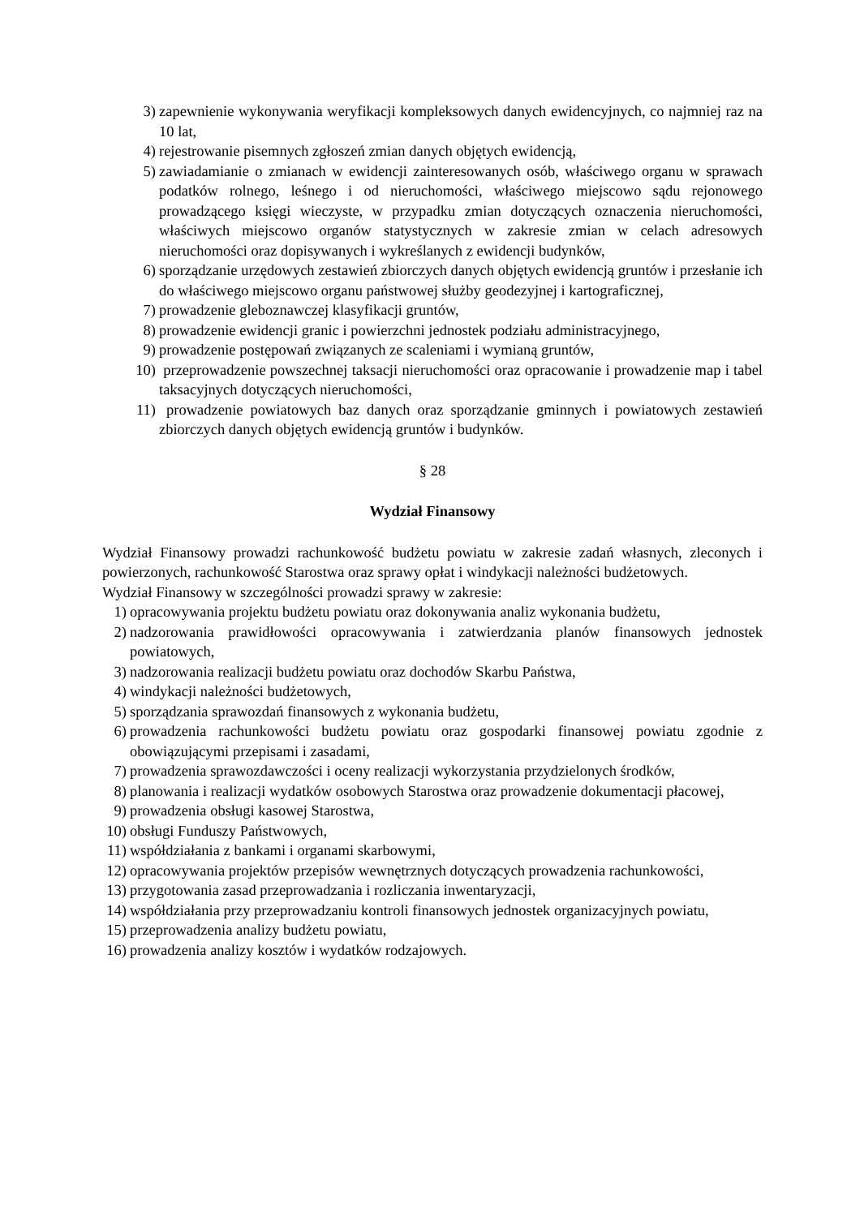3) zapewnienie wykonywania weryfikacji kompleksowych danych ewidencyjnych, co najmniej raz na 10 lat,
4) rejestrowanie pisemnych zgłoszeń zmian danych objętych ewidencją,
5) zawiadamianie o zmianach w ewidencji zainteresowanych osób, właściwego organu w sprawach podatków rolnego, leśnego i od nieruchomości, właściwego miejscowo sądu rejonowego prowadzącego księgi wieczyste, w przypadku zmian dotyczących oznaczenia nieruchomości, właściwych miejscowo organów statystycznych w zakresie zmian w celach adresowych nieruchomości oraz dopisywanych i wykreślanych z ewidencji budynków,
6) sporządzanie urzędowych zestawień zbiorczych danych objętych ewidencją gruntów i przesłanie ich do właściwego miejscowo organu państwowej służby geodezyjnej i kartograficznej,
7) prowadzenie gleboznawczej klasyfikacji gruntów,
8) prowadzenie ewidencji granic i powierzchni jednostek podziału administracyjnego,
9) prowadzenie postępowań związanych ze scaleniami i wymianą gruntów,
10) przeprowadzenie powszechnej taksacji nieruchomości oraz opracowanie i prowadzenie map i tabel taksacyjnych dotyczących nieruchomości,
11) prowadzenie powiatowych baz danych oraz sporządzanie gminnych i powiatowych zestawień zbiorczych danych objętych ewidencją gruntów i budynków.
§ 28
Wydział Finansowy
Wydział Finansowy prowadzi rachunkowość budżetu powiatu w zakresie zadań własnych, zleconych i powierzonych, rachunkowość Starostwa oraz sprawy opłat i windykacji należności budżetowych.
Wydział Finansowy w szczególności prowadzi sprawy w zakresie:
1) opracowywania projektu budżetu powiatu oraz dokonywania analiz wykonania budżetu,
2) nadzorowania prawidłowości opracowywania i zatwierdzania planów finansowych jednostek powiatowych,
3) nadzorowania realizacji budżetu powiatu oraz dochodów Skarbu Państwa,
4) windykacji należności budżetowych,
5) sporządzania sprawozdań finansowych z wykonania budżetu,
6) prowadzenia rachunkowości budżetu powiatu oraz gospodarki finansowej powiatu zgodnie z obowiązującymi przepisami i zasadami,
7) prowadzenia sprawozdawczości i oceny realizacji wykorzystania przydzielonych środków,
8) planowania i realizacji wydatków osobowych Starostwa oraz prowadzenie dokumentacji płacowej,
9) prowadzenia obsługi kasowej Starostwa,
10) obsługi Funduszy Państwowych,
11) współdziałania z bankami i organami skarbowymi,
12) opracowywania projektów przepisów wewnętrznych dotyczących prowadzenia rachunkowości,
13) przygotowania zasad przeprowadzania i rozliczania inwentaryzacji,
14) współdziałania przy przeprowadzaniu kontroli finansowych jednostek organizacyjnych powiatu,
15) przeprowadzenia analizy budżetu powiatu,
16) prowadzenia analizy kosztów i wydatków rodzajowych.